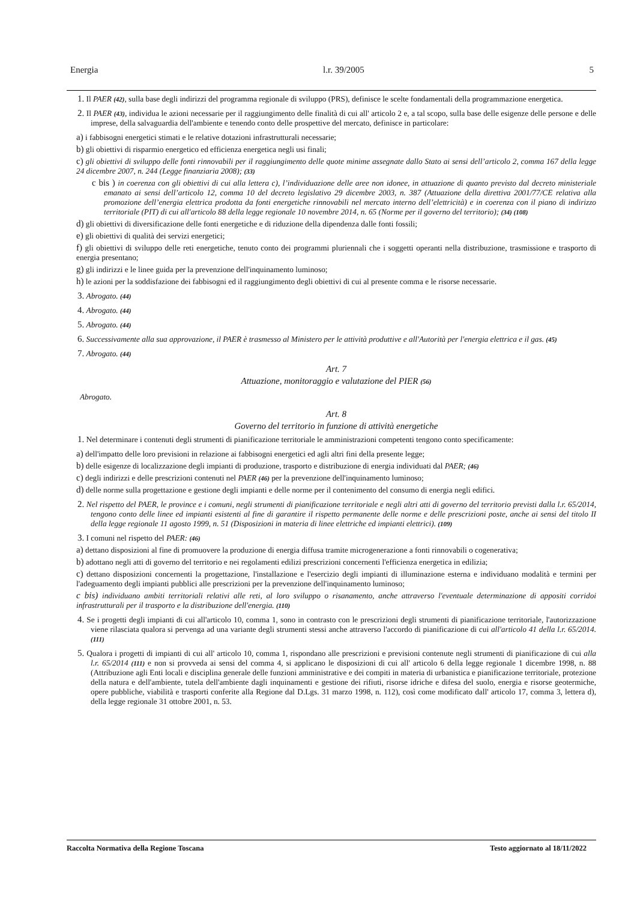Energia l.r. 39/2005 5
1. Il PAER (42), sulla base degli indirizzi del programma regionale di sviluppo (PRS), definisce le scelte fondamentali della programmazione energetica.
2. Il PAER (43), individua le azioni necessarie per il raggiungimento delle finalità di cui all' articolo 2 e, a tal scopo, sulla base delle esigenze delle persone e delle imprese, della salvaguardia dell'ambiente e tenendo conto delle prospettive del mercato, definisce in particolare:
a) i fabbisogni energetici stimati e le relative dotazioni infrastrutturali necessarie;
b) gli obiettivi di risparmio energetico ed efficienza energetica negli usi finali;
c) gli obiettivi di sviluppo delle fonti rinnovabili per il raggiungimento delle quote minime assegnate dallo Stato ai sensi dell’articolo 2, comma 167 della legge 24 dicembre 2007, n. 244 (Legge finanziaria 2008); (33)
c bis ) in coerenza con gli obiettivi di cui alla lettera c), l’individuazione delle aree non idonee, in attuazione di quanto previsto dal decreto ministeriale emanato ai sensi dell’articolo 12, comma 10 del decreto legislativo 29 dicembre 2003, n. 387 (Attuazione della direttiva 2001/77/CE relativa alla promozione dell’energia elettrica prodotta da fonti energetiche rinnovabili nel mercato interno dell’elettricità) e in coerenza con il piano di indirizzo territoriale (PIT) di cui all'articolo 88 della legge regionale 10 novembre 2014, n. 65 (Norme per il governo del territorio); (34) (108)
d) gli obiettivi di diversificazione delle fonti energetiche e di riduzione della dipendenza dalle fonti fossili;
e) gli obiettivi di qualità dei servizi energetici;
f) gli obiettivi di sviluppo delle reti energetiche, tenuto conto dei programmi pluriennali che i soggetti operanti nella distribuzione, trasmissione e trasporto di energia presentano;
g) gli indirizzi e le linee guida per la prevenzione dell'inquinamento luminoso;
h) le azioni per la soddisfazione dei fabbisogni ed il raggiungimento degli obiettivi di cui al presente comma e le risorse necessarie.
3. Abrogato. (44)
4. Abrogato. (44)
5. Abrogato. (44)
6. Successivamente alla sua approvazione, il PAER è trasmesso al Ministero per le attività produttive e all'Autorità per l'energia elettrica e il gas. (45)
7. Abrogato. (44)
Art. 7
Attuazione, monitoraggio e valutazione del PIER (56)
Abrogato.
Art. 8
Governo del territorio in funzione di attività energetiche
1. Nel determinare i contenuti degli strumenti di pianificazione territoriale le amministrazioni competenti tengono conto specificamente:
a) dell'impatto delle loro previsioni in relazione ai fabbisogni energetici ed agli altri fini della presente legge;
b) delle esigenze di localizzazione degli impianti di produzione, trasporto e distribuzione di energia individuati dal PAER; (46)
c) degli indirizzi e delle prescrizioni contenuti nel PAER (46) per la prevenzione dell'inquinamento luminoso;
d) delle norme sulla progettazione e gestione degli impianti e delle norme per il contenimento del consumo di energia negli edifici.
2. Nel rispetto del PAER, le province e i comuni, negli strumenti di pianificazione territoriale e negli altri atti di governo del territorio previsti dalla l.r. 65/2014, tengono conto delle linee ed impianti esistenti al fine di garantire il rispetto permanente delle norme e delle prescrizioni poste, anche ai sensi del titolo II della legge regionale 11 agosto 1999, n. 51 (Disposizioni in materia di linee elettriche ed impianti elettrici). (109)
3. I comuni nel rispetto del PAER: (46)
a) dettano disposizioni al fine di promuovere la produzione di energia diffusa tramite microgenerazione a fonti rinnovabili o cogenerativa;
b) adottano negli atti di governo del territorio e nei regolamenti edilizi prescrizioni concernenti l'efficienza energetica in edilizia;
c) dettano disposizioni concernenti la progettazione, l'installazione e l'esercizio degli impianti di illuminazione esterna e individuano modalità e termini per l'adeguamento degli impianti pubblici alle prescrizioni per la prevenzione dell'inquinamento luminoso;
c bis) individuano ambiti territoriali relativi alle reti, al loro sviluppo o risanamento, anche attraverso l'eventuale determinazione di appositi corridoi infrastrutturali per il trasporto e la distribuzione dell'energia. (110)
4. Se i progetti degli impianti di cui all'articolo 10, comma 1, sono in contrasto con le prescrizioni degli strumenti di pianificazione territoriale, l'autorizzazione viene rilasciata qualora si pervenga ad una variante degli strumenti stessi anche attraverso l'accordo di pianificazione di cui all'articolo 41 della l.r. 65/2014. (111)
5. Qualora i progetti di impianti di cui all' articolo 10, comma 1, rispondano alle prescrizioni e previsioni contenute negli strumenti di pianificazione di cui alla l.r. 65/2014 (111) e non si provveda ai sensi del comma 4, si applicano le disposizioni di cui all' articolo 6 della legge regionale 1 dicembre 1998, n. 88 (Attribuzione agli Enti locali e disciplina generale delle funzioni amministrative e dei compiti in materia di urbanistica e pianificazione territoriale, protezione della natura e dell'ambiente, tutela dell'ambiente dagli inquinamenti e gestione dei rifiuti, risorse idriche e difesa del suolo, energia e risorse geotermiche, opere pubbliche, viabilità e trasporti conferite alla Regione dal D.Lgs. 31 marzo 1998, n. 112), così come modificato dall' articolo 17, comma 3, lettera d), della legge regionale 31 ottobre 2001, n. 53.
Raccolta Normativa della Regione Toscana Testo aggiornato al 18/11/2022